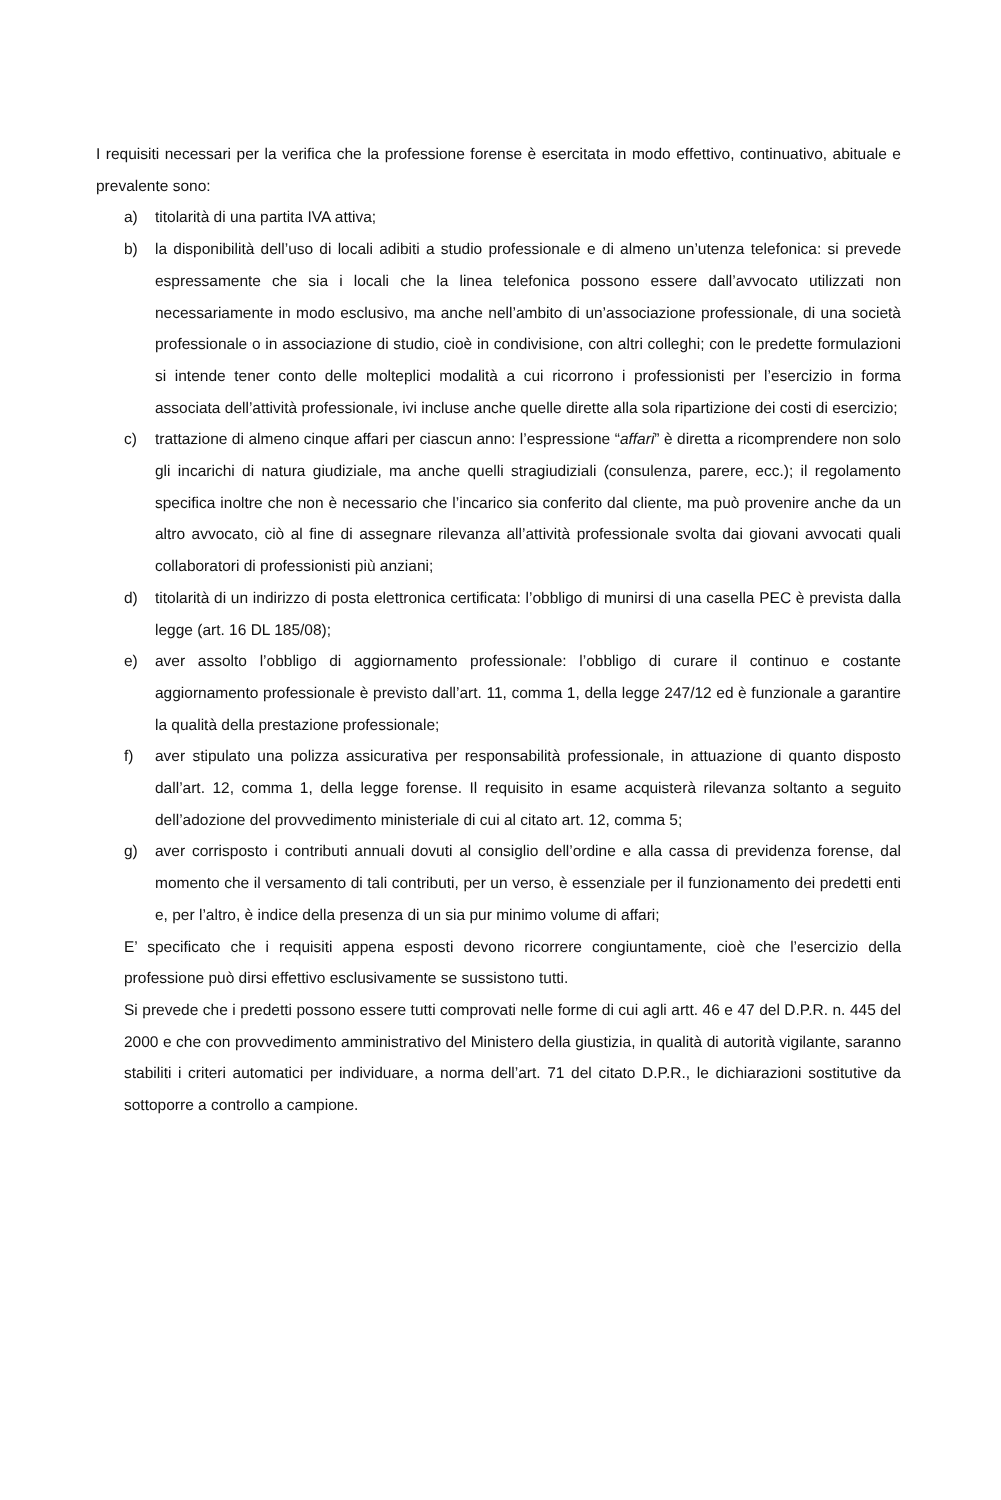I requisiti necessari per la verifica che la professione forense è esercitata in modo effettivo, continuativo, abituale e prevalente sono:
a) titolarità di una partita IVA attiva;
b) la disponibilità dell’uso di locali adibiti a studio professionale e di almeno un’utenza telefonica: si prevede espressamente che sia i locali che la linea telefonica possono essere dall’avvocato utilizzati non necessariamente in modo esclusivo, ma anche nell’ambito di un’associazione professionale, di una società professionale o in associazione di studio, cioè in condivisione, con altri colleghi; con le predette formulazioni si intende tener conto delle molteplici modalità a cui ricorrono i professionisti per l’esercizio in forma associata dell’attività professionale, ivi incluse anche quelle dirette alla sola ripartizione dei costi di esercizio;
c) trattazione di almeno cinque affari per ciascun anno: l’espressione “affari” è diretta a ricomprendere non solo gli incarichi di natura giudiziale, ma anche quelli stragiudiziali (consulenza, parere, ecc.); il regolamento specifica inoltre che non è necessario che l’incarico sia conferito dal cliente, ma può provenire anche da un altro avvocato, ciò al fine di assegnare rilevanza all’attività professionale svolta dai giovani avvocati quali collaboratori di professionisti più anziani;
d) titolarità di un indirizzo di posta elettronica certificata: l’obbligo di munirsi di una casella PEC è prevista dalla legge (art. 16 DL 185/08);
e) aver assolto l’obbligo di aggiornamento professionale: l’obbligo di curare il continuo e costante aggiornamento professionale è previsto dall’art. 11, comma 1, della legge 247/12 ed è funzionale a garantire la qualità della prestazione professionale;
f) aver stipulato una polizza assicurativa per responsabilità professionale, in attuazione di quanto disposto dall’art. 12, comma 1, della legge forense. Il requisito in esame acquisterà rilevanza soltanto a seguito dell’adozione del provvedimento ministeriale di cui al citato art. 12, comma 5;
g) aver corrisposto i contributi annuali dovuti al consiglio dell’ordine e alla cassa di previdenza forense, dal momento che il versamento di tali contributi, per un verso, è essenziale per il funzionamento dei predetti enti e, per l’altro, è indice della presenza di un sia pur minimo volume di affari;
E’ specificato che i requisiti appena esposti devono ricorrere congiuntamente, cioè che l’esercizio della professione può dirsi effettivo esclusivamente se sussistono tutti.
Si prevede che i predetti possono essere tutti comprovati nelle forme di cui agli artt. 46 e 47 del D.P.R. n. 445 del 2000 e che con provvedimento amministrativo del Ministero della giustizia, in qualità di autorità vigilante, saranno stabiliti i criteri automatici per individuare, a norma dell’art. 71 del citato D.P.R., le dichiarazioni sostitutive da sottoporre a controllo a campione.